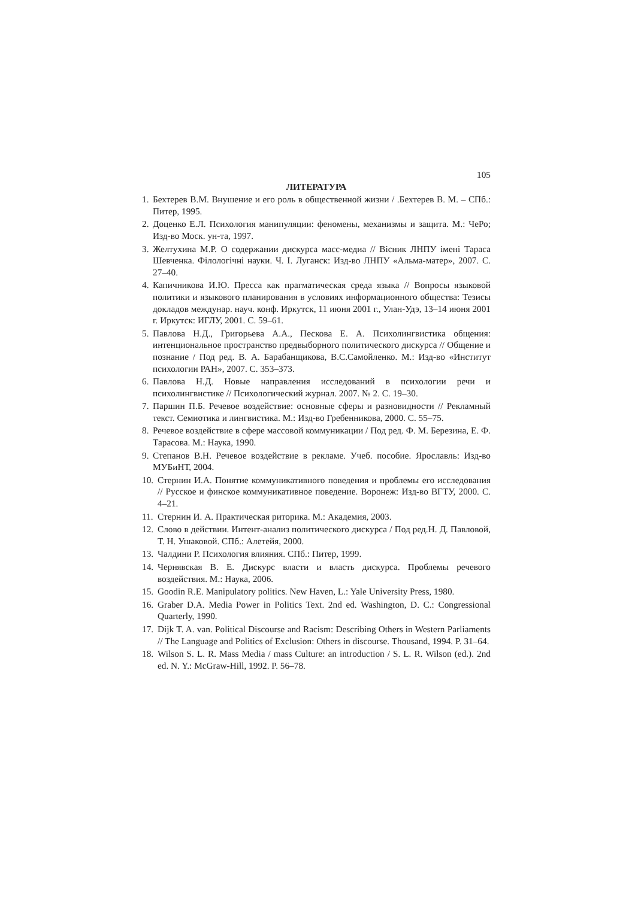105
ЛИТЕРАТУРА
1. Бехтерев В.М. Внушение и его роль в общественной жизни / .Бехтерев В. М. – СПб.: Питер, 1995.
2. Доценко Е.Л. Психология манипуляции: феномены, механизмы и защита. М.: ЧеРо; Изд-во Моск. ун-та, 1997.
3. Желтухина М.Р. О содержании дискурса масс-медиа // Вісник ЛНПУ імені Тараса Шевченка. Філологічні науки. Ч. І. Луганск: Изд-во ЛНПУ «Альма-матер», 2007. С. 27–40.
4. Капичникова И.Ю. Пресса как прагматическая среда языка // Вопросы языковой политики и языкового планирования в условиях информационного общества: Тезисы докладов междунар. науч. конф. Иркутск, 11 июня 2001 г., Улан-Удэ, 13–14 июня 2001 г. Иркутск: ИГЛУ, 2001. С. 59–61.
5. Павлова Н.Д., Григорьева А.А., Пескова Е. А. Психолингвистика общения: интенциональное пространство предвыборного политического дискурса // Общение и познание / Под ред. В. А. Барабанщикова, В.С.Самойленко. М.: Изд-во «Институт психологии РАН», 2007. С. 353–373.
6. Павлова Н.Д. Новые направления исследований в психологии речи и психолингвистике // Психологический журнал. 2007. № 2. С. 19–30.
7. Паршин П.Б. Речевое воздействие: основные сферы и разновидности // Рекламный текст. Семиотика и лингвистика. М.: Изд-во Гребенникова, 2000. С. 55–75.
8. Речевое воздействие в сфере массовой коммуникации / Под ред. Ф. М. Березина, Е. Ф. Тарасова. М.: Наука, 1990.
9. Степанов В.Н. Речевое воздействие в рекламе. Учеб. пособие. Ярославль: Изд-во МУБиНТ, 2004.
10. Стернин И.А. Понятие коммуникативного поведения и проблемы его исследования // Русское и финское коммуникативное поведение. Воронеж: Изд-во ВГТУ, 2000. С. 4–21.
11. Стернин И. А. Практическая риторика. М.: Академия, 2003.
12. Слово в действии. Интент-анализ политического дискурса / Под ред.Н. Д. Павловой, Т. Н. Ушаковой. СПб.: Алетейя, 2000.
13. Чалдини Р. Психология влияния. СПб.: Питер, 1999.
14. Чернявская В. Е. Дискурс власти и власть дискурса. Проблемы речевого воздействия. М.: Наука, 2006.
15. Goodin R.E. Manipulatory politics. New Haven, L.: Yale University Press, 1980.
16. Graber D.A. Media Power in Politics Text. 2nd ed. Washington, D. C.: Congressional Quarterly, 1990.
17. Dijk T. A. van. Political Discourse and Racism: Describing Others in Western Parliaments // The Language and Politics of Exclusion: Others in discourse. Thousand, 1994. P. 31–64.
18. Wilson S. L. R. Mass Media / mass Culture: an introduction / S. L. R. Wilson (ed.). 2nd ed. N. Y.: McGraw-Hill, 1992. P. 56–78.